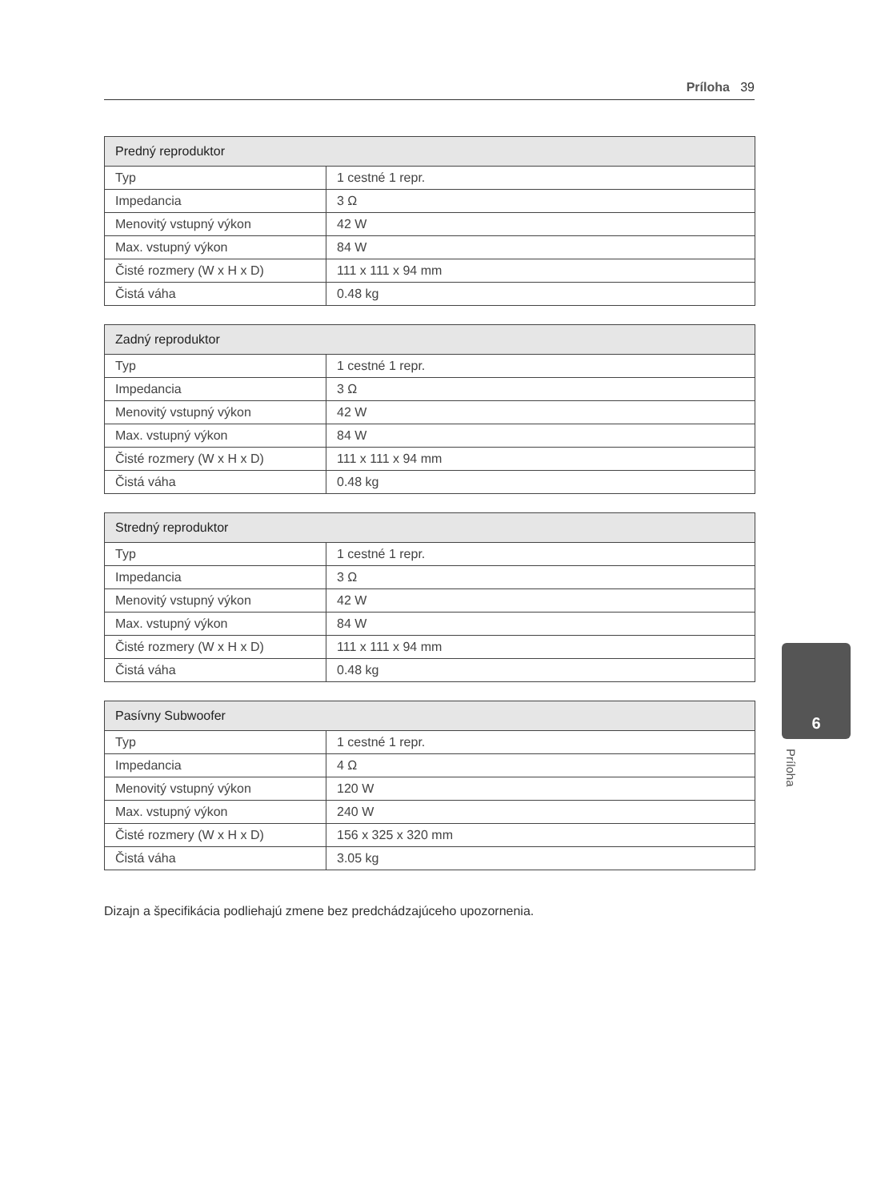Príloha 39
| Predný reproduktor | |
| --- | --- |
| Typ | 1 cestné 1 repr. |
| Impedancia | 3 Ω |
| Menovitý vstupný výkon | 42 W |
| Max. vstupný výkon | 84 W |
| Čisté rozmery (W x H x D) | 111 x 111 x 94 mm |
| Čistá váha | 0.48 kg |
| Zadný reproduktor | |
| --- | --- |
| Typ | 1 cestné 1 repr. |
| Impedancia | 3 Ω |
| Menovitý vstupný výkon | 42 W |
| Max. vstupný výkon | 84 W |
| Čisté rozmery (W x H x D) | 111 x 111 x 94 mm |
| Čistá váha | 0.48 kg |
| Stredný reproduktor | |
| --- | --- |
| Typ | 1 cestné 1 repr. |
| Impedancia | 3 Ω |
| Menovitý vstupný výkon | 42 W |
| Max. vstupný výkon | 84 W |
| Čisté rozmery (W x H x D) | 111 x 111 x 94 mm |
| Čistá váha | 0.48 kg |
| Pasívny Subwoofer | |
| --- | --- |
| Typ | 1 cestné 1 repr. |
| Impedancia | 4 Ω |
| Menovitý vstupný výkon | 120 W |
| Max. vstupný výkon | 240 W |
| Čisté rozmery (W x H x D) | 156 x 325 x 320 mm |
| Čistá váha | 3.05 kg |
Dizajn a špecifikácia podliehajú zmene bez predchádzajúceho upozornenia.
6
Príloha